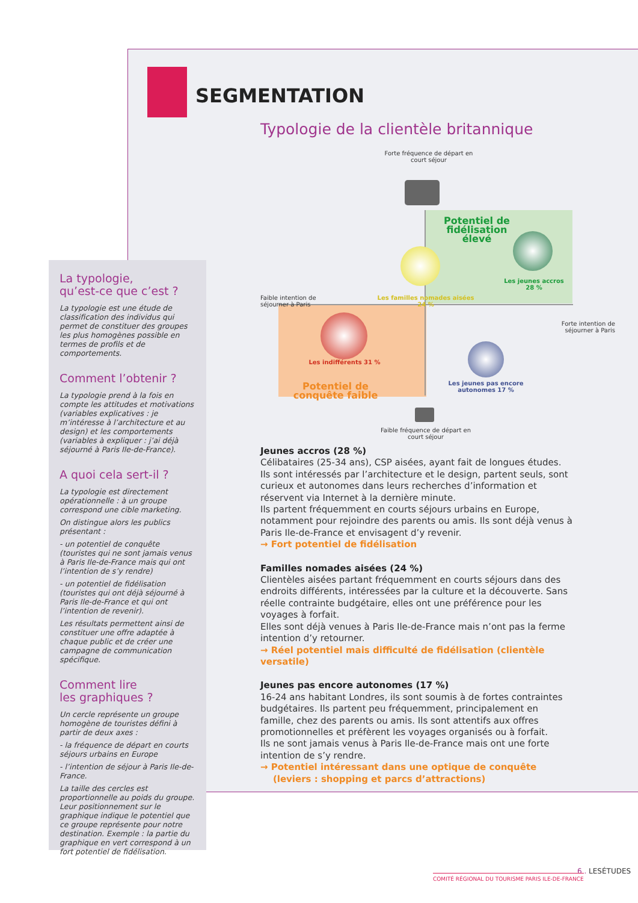SEGMENTATION
Typologie de la clientèle britannique
Forte fréquence de départ en court séjour
Potentiel de fidélisation élevé
Les jeunes accros 28 %
Les familles nomades aisées 24 %
Faible intention de séjourner à Paris
Les indifférents 31 %
Potentiel de conquête faible
Forte intention de séjourner à Paris
Les jeunes pas encore autonomes 17 %
Faible fréquence de départ en court séjour
La typologie,
qu’est-ce que c’est ?
La typologie est une étude de classification des individus qui permet de constituer des groupes les plus homogènes possible en termes de profils et de comportements.
Comment l’obtenir ?
La typologie prend à la fois en compte les attitudes et motivations (variables explicatives : je m’intéresse à l’architecture et au design) et les comportements (variables à expliquer : j’ai déjà séjourné à Paris Ile-de-France).
A quoi cela sert-il ?
La typologie est directement opérationnelle : à un groupe correspond une cible marketing.
On distingue alors les publics présentant :
- un potentiel de conquête (touristes qui ne sont jamais venus à Paris Ile-de-France mais qui ont l’intention de s’y rendre)
- un potentiel de fidélisation (touristes qui ont déjà séjourné à Paris Ile-de-France et qui ont l’intention de revenir).
Les résultats permettent ainsi de constituer une offre adaptée à chaque public et de créer une campagne de communication spécifique.
Comment lire
les graphiques ?
Un cercle représente un groupe homogène de touristes défini à partir de deux axes :
- la fréquence de départ en courts séjours urbains en Europe
- l’intention de séjour à Paris Ile-de-France.
La taille des cercles est proportionnelle au poids du groupe. Leur positionnement sur le graphique indique le potentiel que ce groupe représente pour notre destination. Exemple : la partie du graphique en vert correspond à un fort potentiel de fidélisation.
Jeunes accros (28 %)
Célibataires (25-34 ans), CSP aisées, ayant fait de longues études. Ils sont intéressés par l’architecture et le design, partent seuls, sont curieux et autonomes dans leurs recherches d’information et réservent via Internet à la dernière minute.
Ils partent fréquemment en courts séjours urbains en Europe, notamment pour rejoindre des parents ou amis. Ils sont déjà venus à Paris Ile-de-France et envisagent d’y revenir.
→ Fort potentiel de fidélisation
Familles nomades aisées (24 %)
Clientèles aisées partant fréquemment en courts séjours dans des endroits différents, intéressées par la culture et la découverte. Sans réelle contrainte budgétaire, elles ont une préférence pour les voyages à forfait.
Elles sont déjà venues à Paris Ile-de-France mais n’ont pas la ferme intention d’y retourner.
→ Réel potentiel mais difficulté de fidélisation (clientèle versatile)
Jeunes pas encore autonomes (17 %)
16-24 ans habitant Londres, ils sont soumis à de fortes contraintes budgétaires. Ils partent peu fréquemment, principalement en famille, chez des parents ou amis. Ils sont attentifs aux offres promotionnelles et préfèrent les voyages organisés ou à forfait.
Ils ne sont jamais venus à Paris Ile-de-France mais ont une forte intention de s’y rendre.
→ Potentiel intéressant dans une optique de conquête
(leviers : shopping et parcs d’attractions)
6 . LESÉTUDES
COMITÉ RÉGIONAL DU TOURISME PARIS ILE-DE-FRANCE